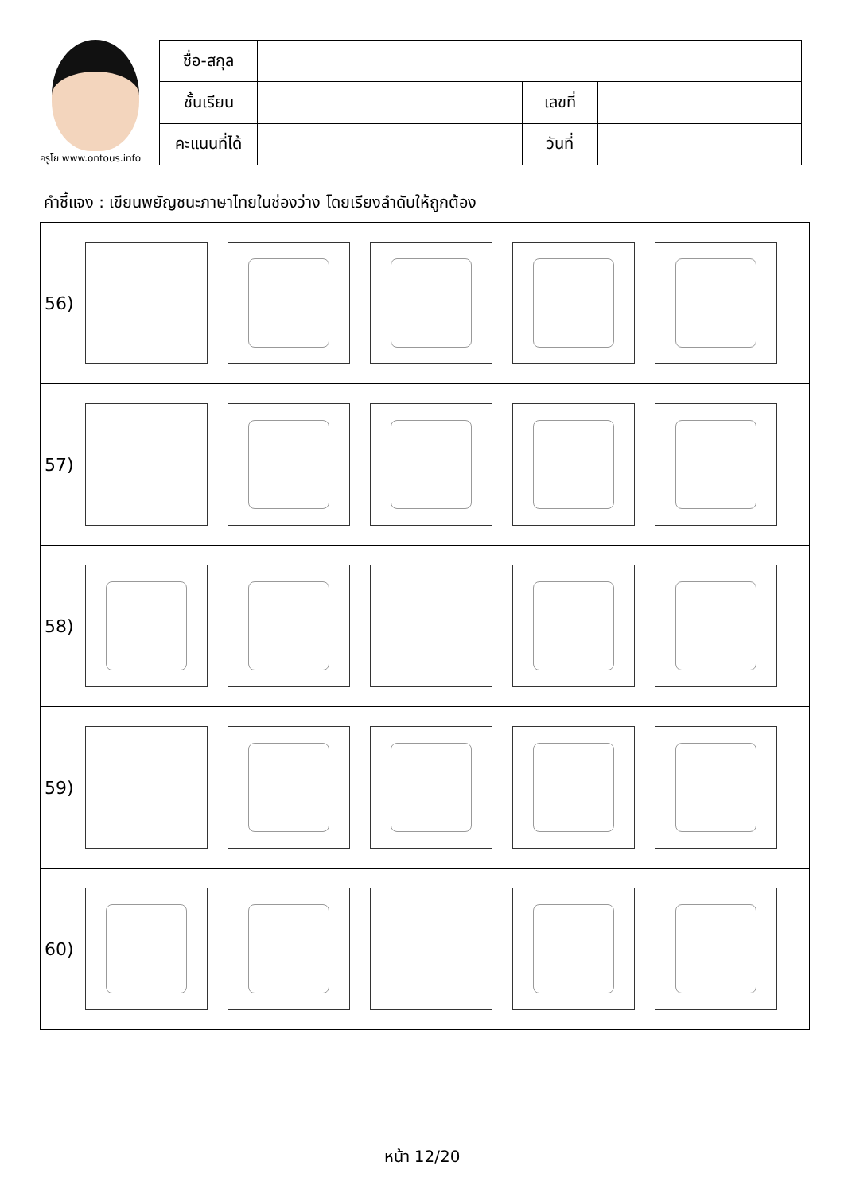ครูโย www.ontous.info
| ชื่อ-สกุล | | | |
| ชั้นเรียน | | เลขที่ | |
| คะแนนที่ได้ | | วันที่ | |
คำชี้แจง : เขียนพยัญชนะภาษาไทยในช่องว่าง โดยเรียงลำดับให้ถูกต้อง
56)
57)
58)
59)
60)
หน้า 12/20